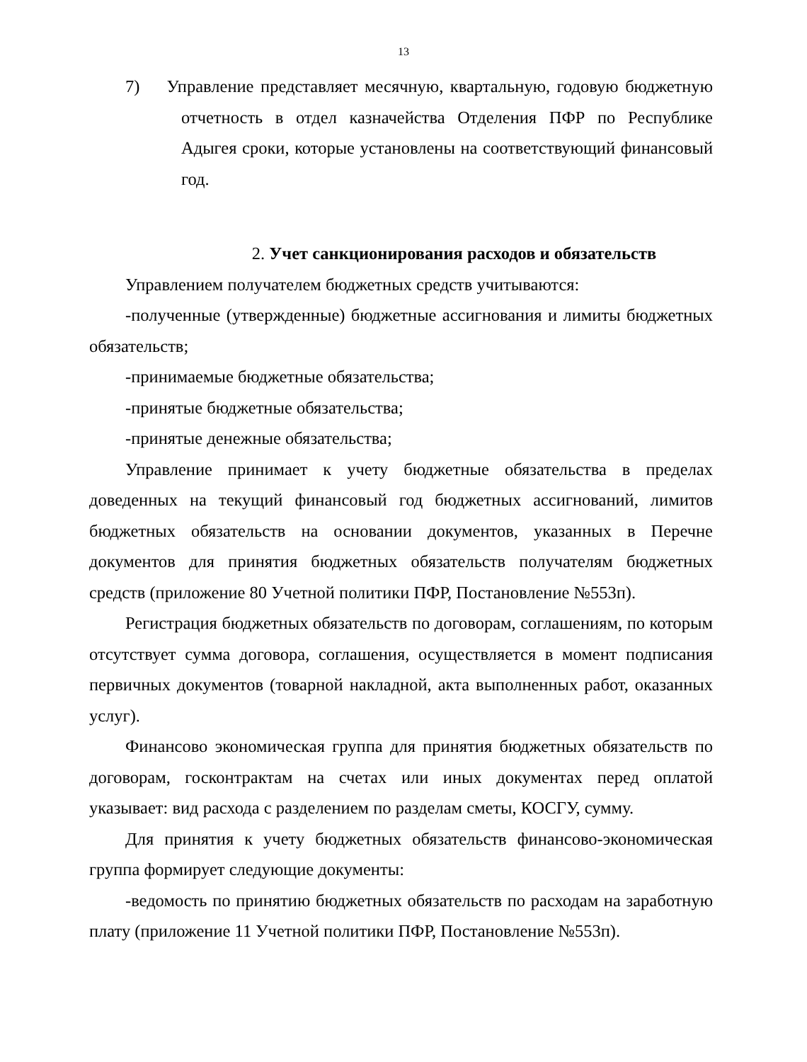13
7) Управление представляет месячную, квартальную, годовую бюджетную отчетность в отдел казначейства Отделения ПФР по Республике Адыгея сроки, которые установлены на соответствующий финансовый год.
2. Учет санкционирования расходов и обязательств
Управлением получателем бюджетных средств учитываются:
-полученные (утвержденные) бюджетные ассигнования и лимиты бюджетных обязательств;
-принимаемые бюджетные обязательства;
-принятые бюджетные обязательства;
-принятые денежные обязательства;
Управление принимает к учету бюджетные обязательства в пределах доведенных на текущий финансовый год бюджетных ассигнований, лимитов бюджетных обязательств на основании документов, указанных в Перечне документов для принятия бюджетных обязательств получателям бюджетных средств (приложение 80 Учетной политики ПФР, Постановление №553п).
Регистрация бюджетных обязательств по договорам, соглашениям, по которым отсутствует сумма договора, соглашения, осуществляется в момент подписания первичных документов (товарной накладной, акта выполненных работ, оказанных услуг).
Финансово экономическая группа для принятия бюджетных обязательств по договорам, госконтрактам на счетах или иных документах перед оплатой указывает: вид расхода с разделением по разделам сметы, КОСГУ, сумму.
Для принятия к учету бюджетных обязательств финансово-экономическая группа формирует следующие документы:
-ведомость по принятию бюджетных обязательств по расходам на заработную плату (приложение 11 Учетной политики ПФР, Постановление №553п).